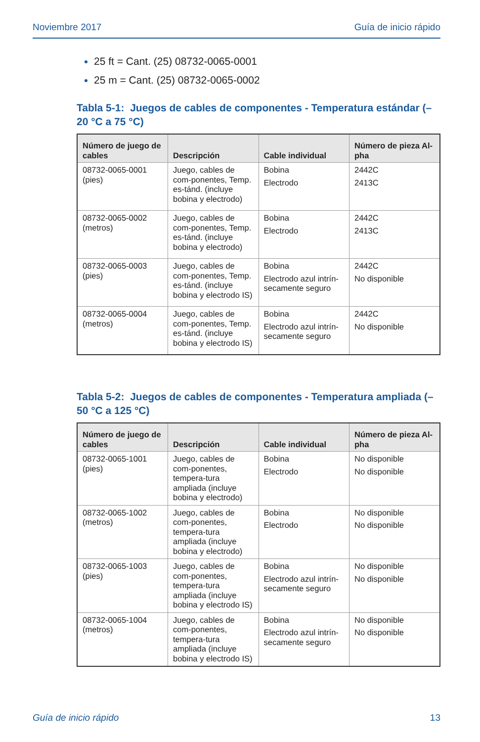Noviembre 2017 Guía de inicio rápido
25 ft = Cant. (25) 08732-0065-0001
25 m = Cant. (25) 08732-0065-0002
Tabla 5-1: Juegos de cables de componentes - Temperatura estándar (–20 °C a 75 °C)
| Número de juego de cables | Descripción | Cable individual | Número de pieza Al-pha |
| --- | --- | --- | --- |
| 08732-0065-0001 (pies) | Juego, cables de com-ponentes, Temp. es-tánd. (incluye bobina y electrodo) | Bobina Electrodo | 2442C 2413C |
| 08732-0065-0002 (metros) | Juego, cables de com-ponentes, Temp. es-tánd. (incluye bobina y electrodo) | Bobina Electrodo | 2442C 2413C |
| 08732-0065-0003 (pies) | Juego, cables de com-ponentes, Temp. es-tánd. (incluye bobina y electrodo IS) | Bobina Electrodo azul intrín-secamente seguro | 2442C No disponible |
| 08732-0065-0004 (metros) | Juego, cables de com-ponentes, Temp. es-tánd. (incluye bobina y electrodo IS) | Bobina Electrodo azul intrín-secamente seguro | 2442C No disponible |
Tabla 5-2: Juegos de cables de componentes - Temperatura ampliada (–50 °C a 125 °C)
| Número de juego de cables | Descripción | Cable individual | Número de pieza Al-pha |
| --- | --- | --- | --- |
| 08732-0065-1001 (pies) | Juego, cables de com-ponentes, tempera-tura ampliada (incluye bobina y electrodo) | Bobina Electrodo | No disponible No disponible |
| 08732-0065-1002 (metros) | Juego, cables de com-ponentes, tempera-tura ampliada (incluye bobina y electrodo) | Bobina Electrodo | No disponible No disponible |
| 08732-0065-1003 (pies) | Juego, cables de com-ponentes, tempera-tura ampliada (incluye bobina y electrodo IS) | Bobina Electrodo azul intrín-secamente seguro | No disponible No disponible |
| 08732-0065-1004 (metros) | Juego, cables de com-ponentes, tempera-tura ampliada (incluye bobina y electrodo IS) | Bobina Electrodo azul intrín-secamente seguro | No disponible No disponible |
Guía de inicio rápido 13